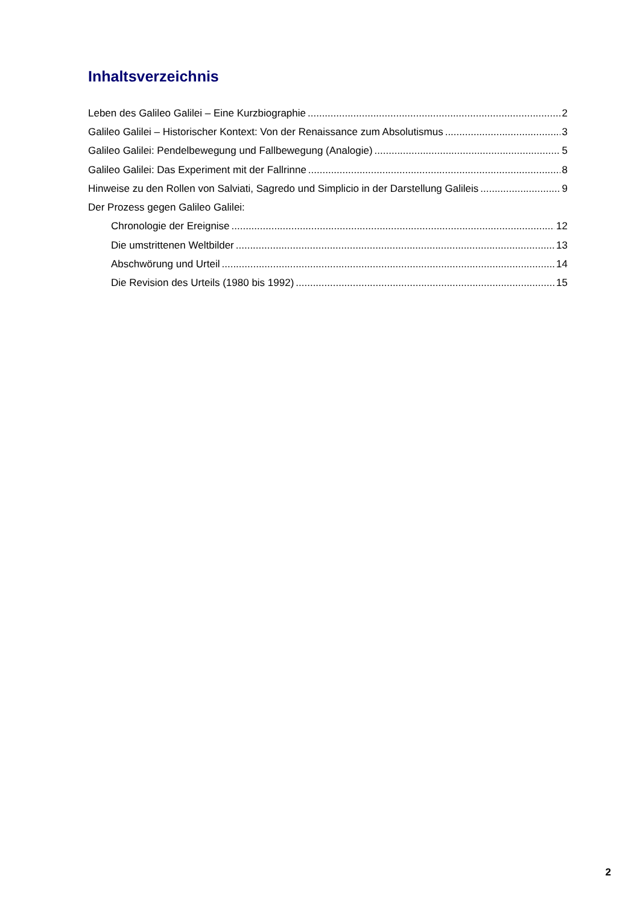Inhaltsverzeichnis
Leben des Galileo Galilei – Eine Kurzbiographie 2
Galileo Galilei – Historischer Kontext: Von der Renaissance zum Absolutismus 3
Galileo Galilei: Pendelbewegung und Fallbewegung (Analogie) 5
Galileo Galilei: Das Experiment mit der Fallrinne 8
Hinweise zu den Rollen von Salviati, Sagredo und Simplicio in der Darstellung Galileis 9
Der Prozess gegen Galileo Galilei:
Chronologie der Ereignise 12
Die umstrittenen Weltbilder 13
Abschwörung und Urteil 14
Die Revision des Urteils (1980 bis 1992) 15
2